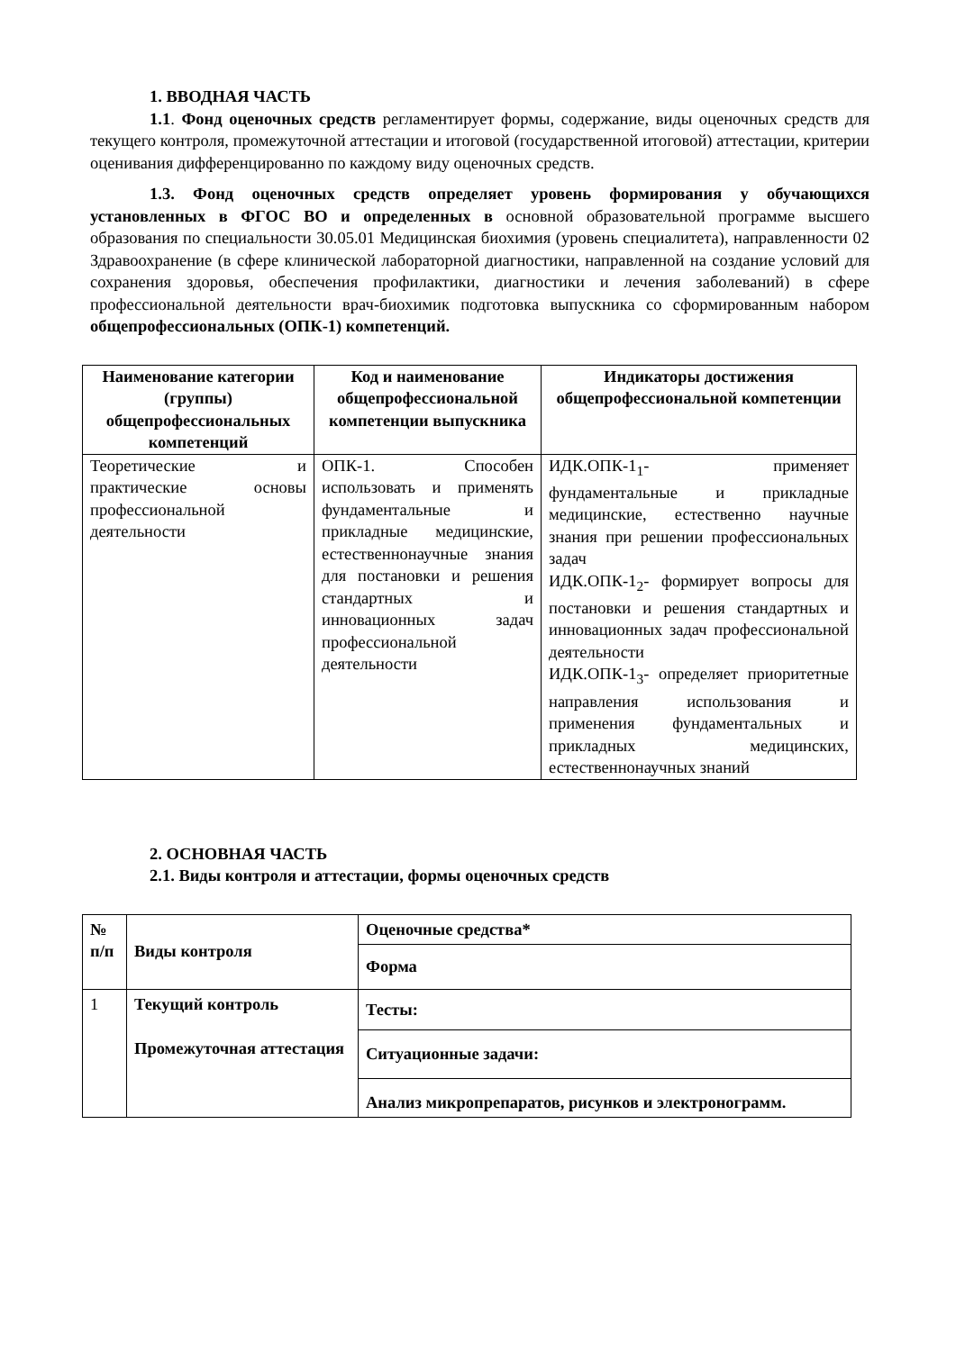1. ВВОДНАЯ ЧАСТЬ
1.1. Фонд оценочных средств регламентирует формы, содержание, виды оценочных средств для текущего контроля, промежуточной аттестации и итоговой (государственной итоговой) аттестации, критерии оценивания дифференцированно по каждому виду оценочных средств.
1.3. Фонд оценочных средств определяет уровень формирования у обучающихся установленных в ФГОС ВО и определенных в основной образовательной программе высшего образования по специальности 30.05.01 Медицинская биохимия (уровень специалитета), направленности 02 Здравоохранение (в сфере клинической лабораторной диагностики, направленной на создание условий для сохранения здоровья, обеспечения профилактики, диагностики и лечения заболеваний) в сфере профессиональной деятельности врач-биохимик подготовка выпускника со сформированным набором общепрофессиональных (ОПК-1) компетенций.
| Наименование категории (группы) общепрофессиональных компетенций | Код и наименование общепрофессиональной компетенции выпускника | Индикаторы достижения общепрофессиональной компетенции |
| --- | --- | --- |
| Теоретические и практические основы профессиональной деятельности | ОПК-1. Способен использовать и применять фундаментальные и прикладные медицинские, естественнонаучные знания для постановки и решения стандартных и инновационных задач профессиональной деятельности | ИДК.ОПК-1<sub>1</sub>- применяет фундаментальные и прикладные медицинские, естественно научные знания при решении профессиональных задач ИДК.ОПК-1<sub>2</sub>- формирует вопросы для постановки и решения стандартных и инновационных задач профессиональной деятельности ИДК.ОПК-1<sub>3</sub>- определяет приоритетные направления использования и применения фундаментальных и прикладных медицинских, естественнонаучных знаний |
2. ОСНОВНАЯ ЧАСТЬ
2.1. Виды контроля и аттестации, формы оценочных средств
| № п/п | Виды контроля | Оценочные средства* |
| | | Форма |
| 1 | Текущий контроль Промежуточная аттестация | Тесты: |
| | | Ситуационные задачи: |
| | | Анализ микропрепаратов, рисунков и электронограмм. |